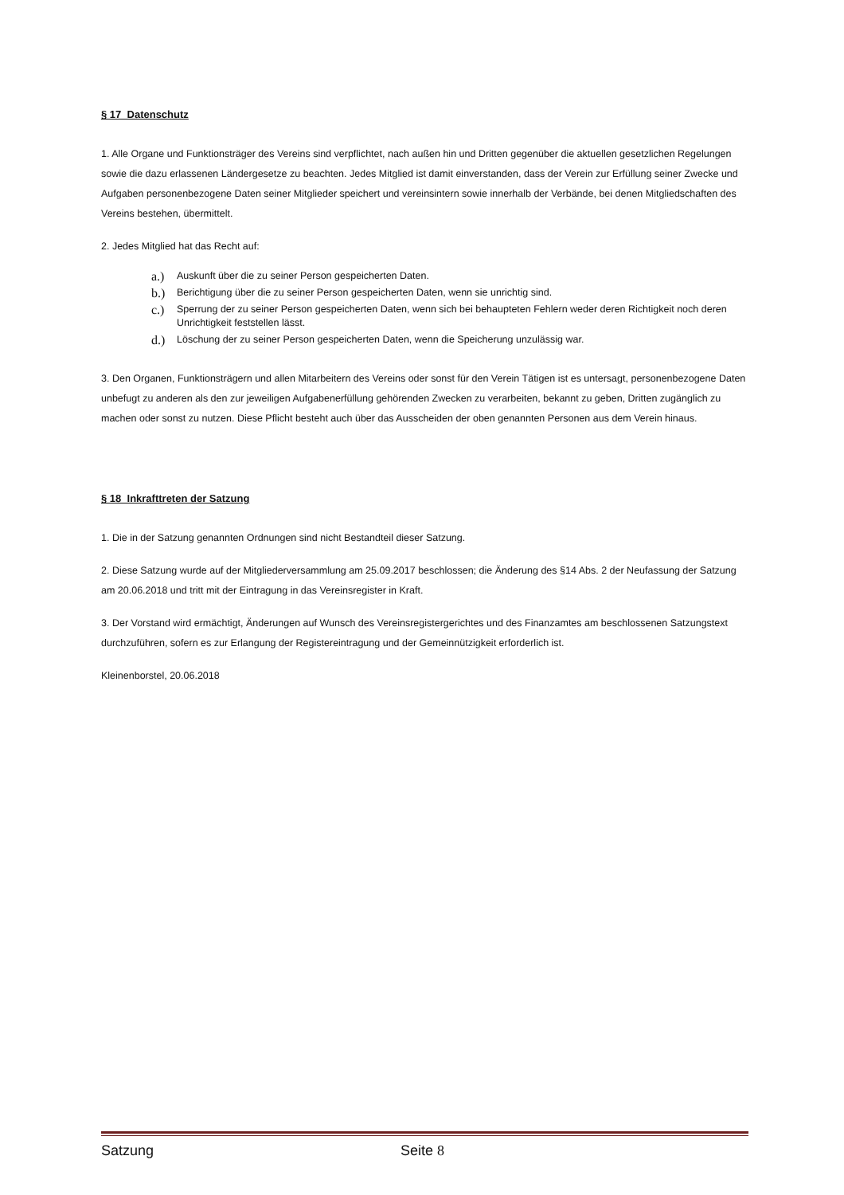§ 17 Datenschutz
1. Alle Organe und Funktionsträger des Vereins sind verpflichtet, nach außen hin und Dritten gegenüber die aktuellen gesetzlichen Regelungen sowie die dazu erlassenen Ländergesetze zu beachten. Jedes Mitglied ist damit einverstanden, dass der Verein zur Erfüllung seiner Zwecke und Aufgaben personenbezogene Daten seiner Mitglieder speichert und vereinsintern sowie innerhalb der Verbände, bei denen Mitgliedschaften des Vereins bestehen, übermittelt.
2. Jedes Mitglied hat das Recht auf:
a.) Auskunft über die zu seiner Person gespeicherten Daten.
b.) Berichtigung über die zu seiner Person gespeicherten Daten, wenn sie unrichtig sind.
c.) Sperrung der zu seiner Person gespeicherten Daten, wenn sich bei behaupteten Fehlern weder deren Richtigkeit noch deren Unrichtigkeit feststellen lässt.
d.) Löschung der zu seiner Person gespeicherten Daten, wenn die Speicherung unzulässig war.
3. Den Organen, Funktionsträgern und allen Mitarbeitern des Vereins oder sonst für den Verein Tätigen ist es untersagt, personenbezogene Daten unbefugt zu anderen als den zur jeweiligen Aufgabenerfüllung gehörenden Zwecken zu verarbeiten, bekannt zu geben, Dritten zugänglich zu machen oder sonst zu nutzen. Diese Pflicht besteht auch über das Ausscheiden der oben genannten Personen aus dem Verein hinaus.
§ 18 Inkrafttreten der Satzung
1. Die in der Satzung genannten Ordnungen sind nicht Bestandteil dieser Satzung.
2. Diese Satzung wurde auf der Mitgliederversammlung am 25.09.2017 beschlossen; die Änderung des §14 Abs. 2 der Neufassung der Satzung am 20.06.2018 und tritt mit der Eintragung in das Vereinsregister in Kraft.
3. Der Vorstand wird ermächtigt, Änderungen auf Wunsch des Vereinsregistergerichtes und des Finanzamtes am beschlossenen Satzungstext durchzuführen, sofern es zur Erlangung der Registereintragung und der Gemeinnützigkeit erforderlich ist.
Kleinenborstel, 20.06.2018
Satzung Seite 8